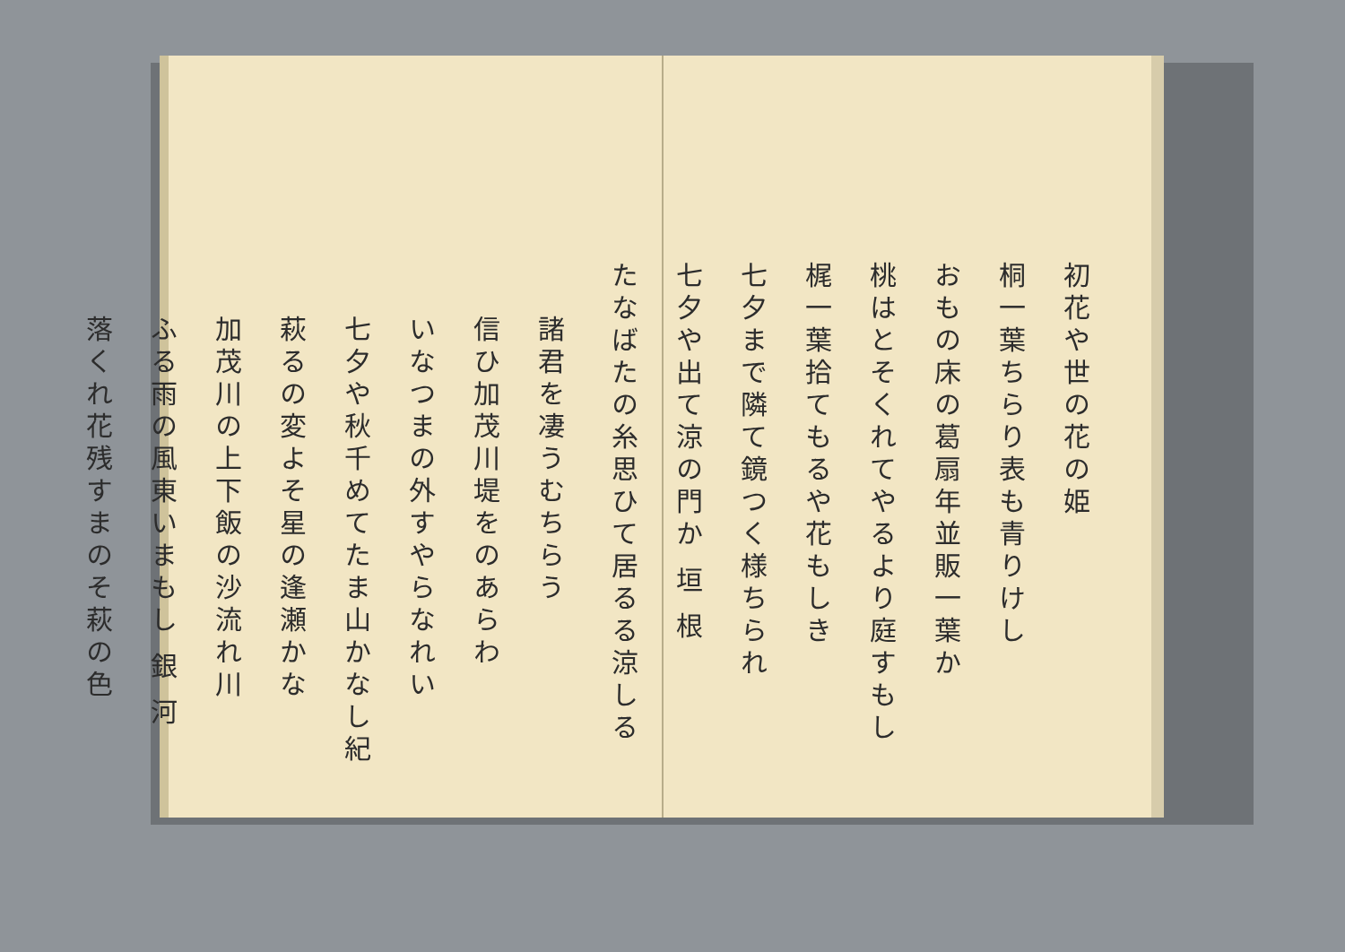諸君を凄うむちらう
信ひ加茂川堤をのあらわ
いなつまの外すやらなれい
七夕や秋千めてたま山かなし紀
萩るの変よそ星の逢瀬かな
加茂川の上下飯の沙流れ川
ふる雨の風東いまもし 銀 河
落くれ花残すまのそ萩の色
初花や世の花の姫
桐一葉ちらり表も青りけし
おもの床の葛扇年並販一葉か
桃はとそくれてやるより庭すもし
梶一葉拾てもるや花もしき
七夕まで隣て鏡つく様ちられ
七夕や出て涼の門か 垣 根
たなばたの糸思ひて居るる涼しる